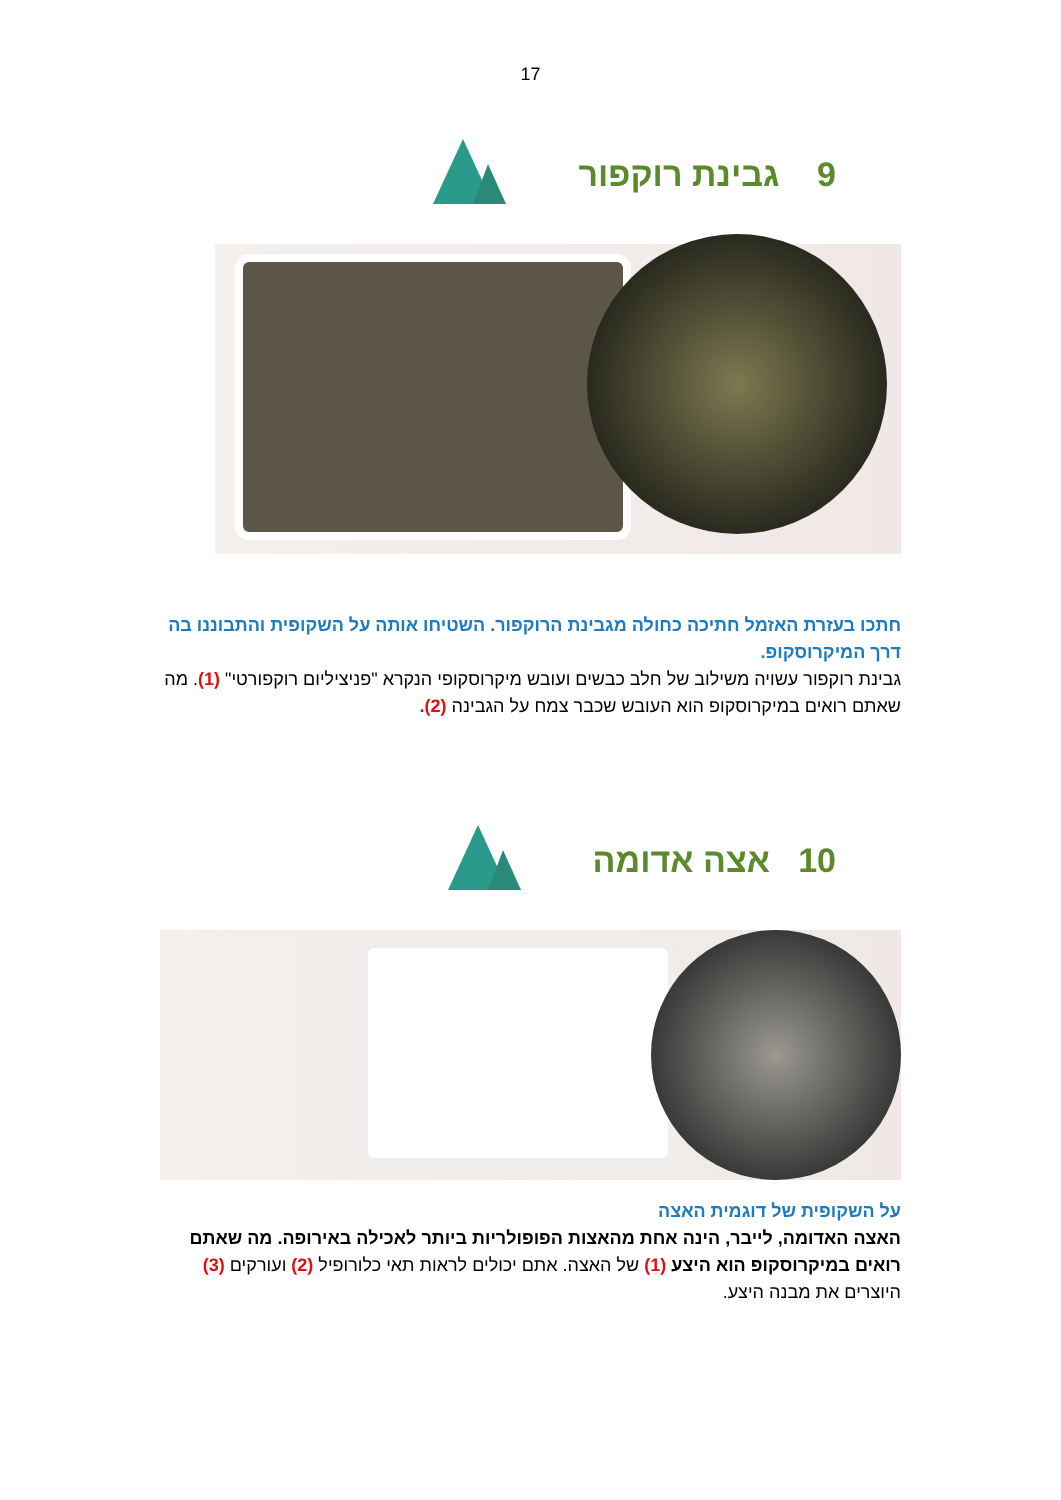17
9 גבינת רוקפור
חתכו בעזרת האזמל חתיכה כחולה מגבינת הרוקפור. השטיחו אותה על השקופית והתבוננו בה דרך המיקרוסקופ.
גבינת רוקפור עשויה משילוב של חלב כבשים ועובש מיקרוסקופי הנקרא "פניציליום רוקפורטי" (1). מה שאתם רואים במיקרוסקופ הוא העובש שכבר צמח על הגבינה (2).
10 אצה אדומה
על השקופית של דוגמית האצה
האצה האדומה, לייבר, הינה אחת מהאצות הפופולריות ביותר לאכילה באירופה. מה שאתם רואים במיקרוסקופ הוא היצע (1) של האצה. אתם יכולים לראות תאי כלורופיל (2) ועורקים (3) היוצרים את מבנה היצע.